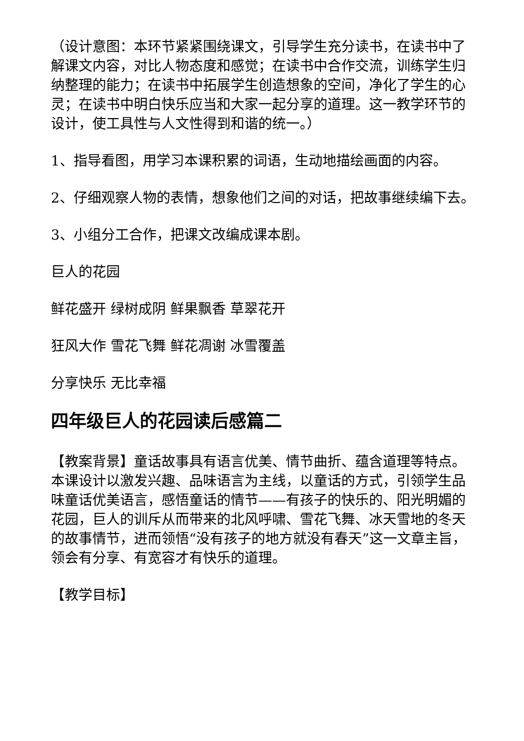（设计意图：本环节紧紧围绕课文，引导学生充分读书，在读书中了解课文内容，对比人物态度和感觉；在读书中合作交流，训练学生归纳整理的能力；在读书中拓展学生创造想象的空间，净化了学生的心灵；在读书中明白快乐应当和大家一起分享的道理。这一教学环节的设计，使工具性与人文性得到和谐的统一。）
1、指导看图，用学习本课积累的词语，生动地描绘画面的内容。
2、仔细观察人物的表情，想象他们之间的对话，把故事继续编下去。
3、小组分工合作，把课文改编成课本剧。
巨人的花园
鲜花盛开 绿树成阴 鲜果飘香 草翠花开
狂风大作 雪花飞舞 鲜花凋谢 冰雪覆盖
分享快乐 无比幸福
四年级巨人的花园读后感篇二
【教案背景】童话故事具有语言优美、情节曲折、蕴含道理等特点。本课设计以激发兴趣、品味语言为主线，以童话的方式，引领学生品味童话优美语言，感悟童话的情节——有孩子的快乐的、阳光明媚的花园，巨人的训斥从而带来的北风呼啸、雪花飞舞、冰天雪地的冬天的故事情节，进而领悟“没有孩子的地方就没有春天”这一文章主旨，领会有分享、有宽容才有快乐的道理。
【教学目标】